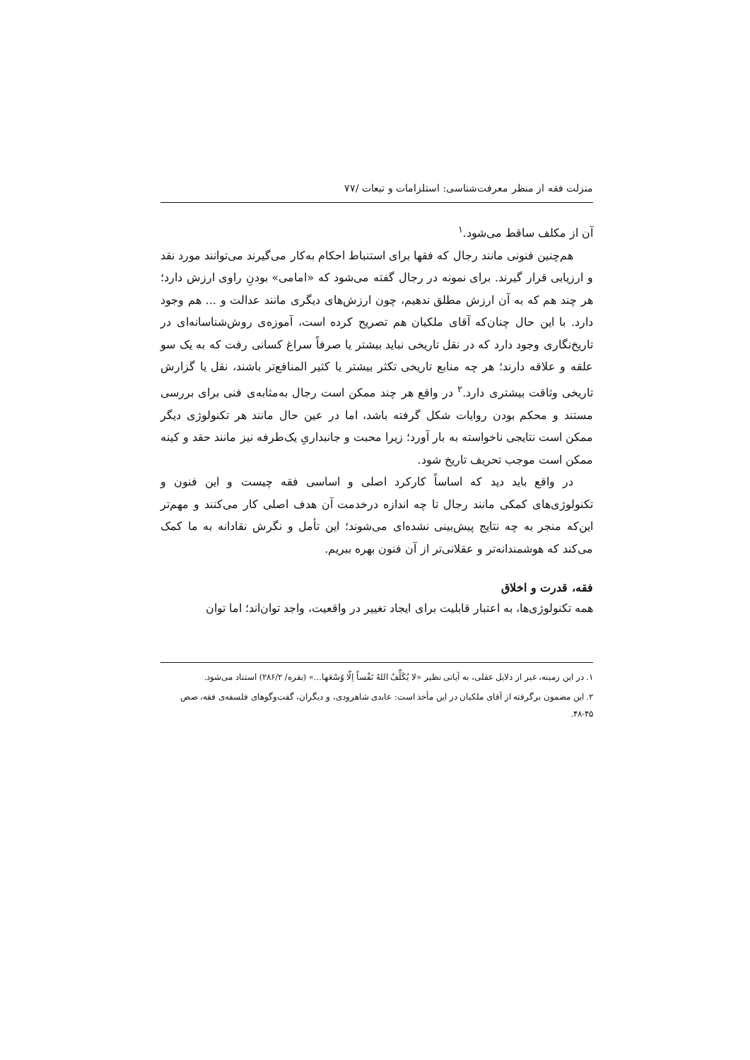منزلت فقه از منظر معرفت‌شناسی: استلزامات و تبعات /۷۷
آن از مکلف ساقط می‌شود.<sup>۱</sup>
هم‌چنین فنونی مانند رجال که فقها برای استنباط احکام به‌کار می‌گیرند می‌توانند مورد نقد و ارزیابی قرار گیرند. برای نمونه در رجال گفته می‌شود که «امامی» بودنِ راوی ارزش دارد؛ هر چند هم که به آن ارزش مطلق ندهیم، چون ارزش‌های دیگری مانند عدالت و ... هم وجود دارد. با این حال چنان‌که آقای ملکیان هم تصریح کرده است، آموزه‌ی روش‌شناسانه‌ای در تاریخ‌نگاری وجود دارد که در نقل تاریخی نباید بیشتر یا صرفاً سراغ کسانی رفت که به یک سو علقه و علاقه دارند؛ هر چه منابع تاریخی تکثر بیشتر یا کثیر المنافع‌تر باشند، نقل یا گزارش تاریخی وثاقت بیشتری دارد.<sup>۲</sup> در واقع هر چند ممکن است رجال به‌مثابه‌ی فنی برای بررسی مستند و محکم بودن روایات شکل گرفته باشد، اما در عین حال مانند هر تکنولوژی دیگر ممکن است نتایجی ناخواسته به بار آورد؛ زیرا محبت و جانبداریِ یک‌طرفه نیز مانند حقد و کینه ممکن است موجب تحریف تاریخ شود.
در واقع باید دید که اساساً کارکرد اصلی و اساسی فقه چیست و این فنون و تکنولوژی‌های کمکی مانند رجال تا چه اندازه درخدمت آن هدف اصلی کار می‌کنند و مهم‌تر این‌که منجر به چه نتایج پیش‌بینی نشده‌ای می‌شوند؛ این تأمل و نگرش نقادانه به ما کمک می‌کند که هوشمندانه‌تر و عقلانی‌تر از آن فنون بهره ببریم.
فقه، قدرت و اخلاق
همه تکنولوژی‌ها، به اعتبار قابلیت برای ایجاد تغییر در واقعیت، واجد توان‌اند؛ اما توان
۱. در این زمینه، غیر از دلایل عقلی، به آیاتی نظیر «لا یُکَلِّفُ اللهُ نَفْساً اِلّا وُسْعَها...» (بقره/ ۲۸۶/۲) استناد می‌شود.
۲. این مضمون برگرفته از آقای ملکیان در این مأخذ است: عابدی شاهرودی، و دیگران، گفت‌وگوهای فلسفه‌ی فقه، صص ۴۵-۴۸.